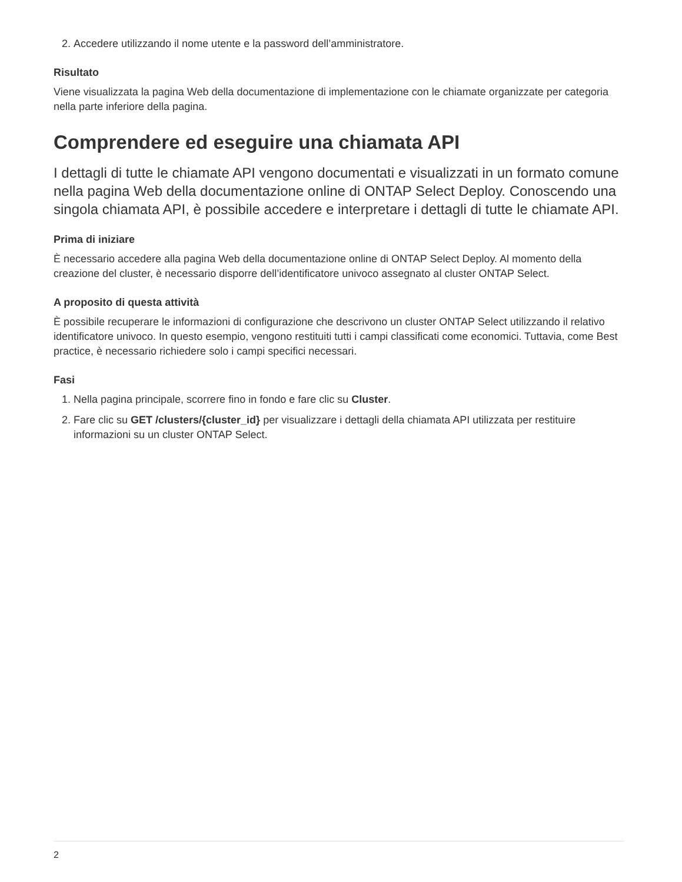2. Accedere utilizzando il nome utente e la password dell’amministratore.
Risultato
Viene visualizzata la pagina Web della documentazione di implementazione con le chiamate organizzate per categoria nella parte inferiore della pagina.
Comprendere ed eseguire una chiamata API
I dettagli di tutte le chiamate API vengono documentati e visualizzati in un formato comune nella pagina Web della documentazione online di ONTAP Select Deploy. Conoscendo una singola chiamata API, è possibile accedere e interpretare i dettagli di tutte le chiamate API.
Prima di iniziare
È necessario accedere alla pagina Web della documentazione online di ONTAP Select Deploy. Al momento della creazione del cluster, è necessario disporre dell’identificatore univoco assegnato al cluster ONTAP Select.
A proposito di questa attività
È possibile recuperare le informazioni di configurazione che descrivono un cluster ONTAP Select utilizzando il relativo identificatore univoco. In questo esempio, vengono restituiti tutti i campi classificati come economici. Tuttavia, come Best practice, è necessario richiedere solo i campi specifici necessari.
Fasi
1. Nella pagina principale, scorrere fino in fondo e fare clic su Cluster.
2. Fare clic su GET /clusters/{cluster_id} per visualizzare i dettagli della chiamata API utilizzata per restituire informazioni su un cluster ONTAP Select.
2